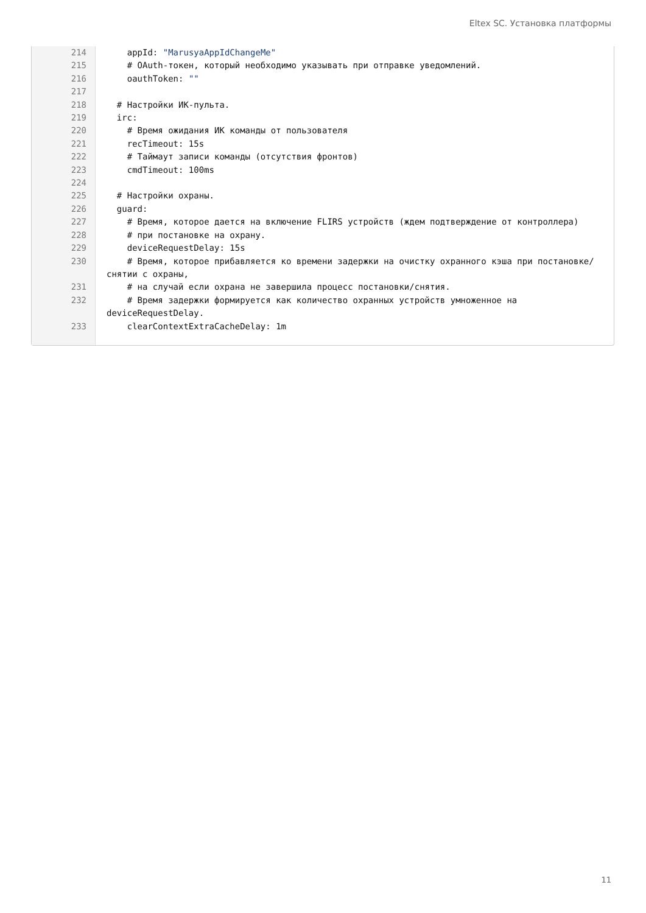Eltex SC. Установка платформы
| 214 | appId: "MarusyaAppIdChangeMe" |
| 215 | # OAuth-токен, который необходимо указывать при отправке уведомлений. |
| 216 | oauthToken: "" |
| 217 | |
| 218 | # Настройки ИК-пульта. |
| 219 | irc: |
| 220 | # Время ожидания ИК команды от пользователя |
| 221 | recTimeout: 15s |
| 222 | # Таймаут записи команды (отсутствия фронтов) |
| 223 | cmdTimeout: 100ms |
| 224 | |
| 225 | # Настройки охраны. |
| 226 | guard: |
| 227 | # Время, которое дается на включение FLIRS устройств (ждем подтверждение от контроллера) |
| 228 | # при постановке на охрану. |
| 229 | deviceRequestDelay: 15s |
| 230 | # Время, которое прибавляется ко времени задержки на очистку охранного кэша при постановке/снятии с охраны, |
| 231 | # на случай если охрана не завершила процесс постановки/снятия. |
| 232 | # Время задержки формируется как количество охранных устройств умноженное на deviceRequestDelay. |
| 233 | clearContextExtraCacheDelay: 1m |
11